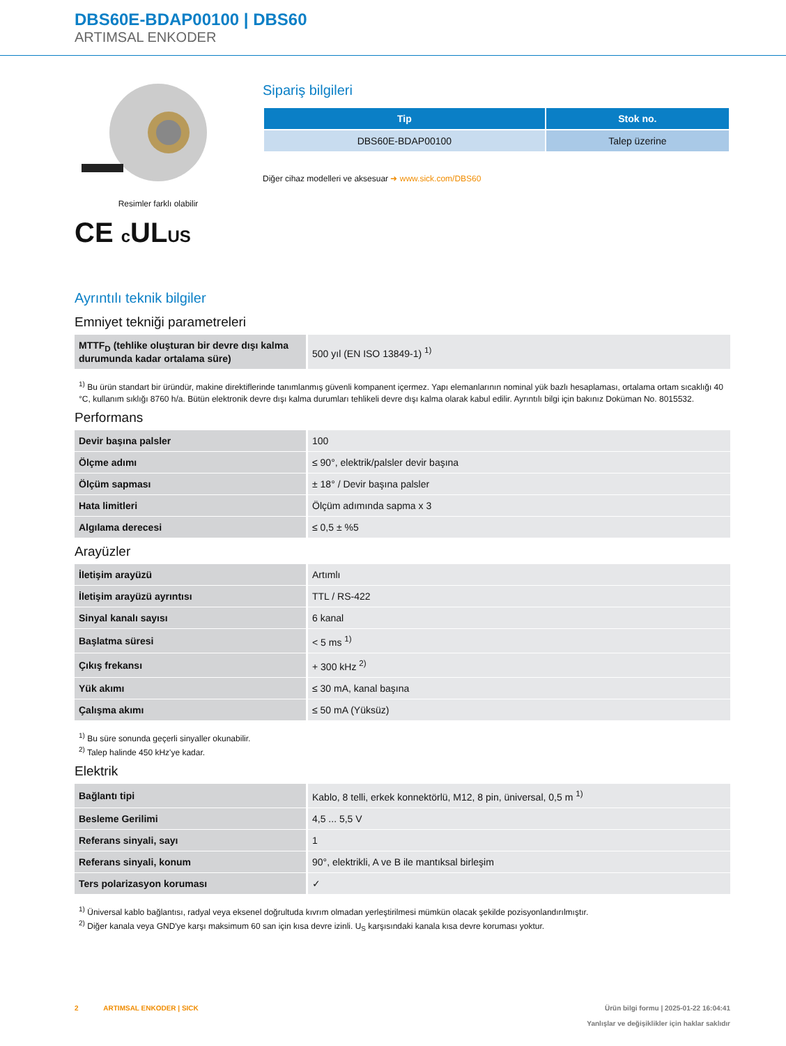DBS60E-BDAP00100 | DBS60
ARTIMSAL ENKODER
Resimler farklı olabilir
CE c ULUS
Sipariş bilgileri
| Tip | Stok no. |
| --- | --- |
| DBS60E-BDAP00100 | Talep üzerine |
Diğer cihaz modelleri ve aksesuar ➜ www.sick.com/DBS60
Ayrıntılı teknik bilgiler
Emniyet tekniği parametreleri
| MTTF<sub>D</sub> (tehlike oluşturan bir devre dışı kalma durumunda kadar ortalama süre) | 500 yıl (EN ISO 13849-1) <sup>1)</sup> |
<sup>1)</sup> Bu ürün standart bir üründür, makine direktiflerinde tanımlanmış güvenli kompanent içermez. Yapı elemanlarının nominal yük bazlı hesaplaması, ortalama ortam sıcaklığı 40 °C, kullanım sıklığı 8760 h/a. Bütün elektronik devre dışı kalma durumları tehlikeli devre dışı kalma olarak kabul edilir. Ayrıntılı bilgi için bakınız Doküman No. 8015532.
Performans
| Devir başına palsler | 100 |
| Ölçme adımı | ≤ 90°, elektrik/palsler devir başına |
| Ölçüm sapması | ± 18° / Devir başına palsler |
| Hata limitleri | Ölçüm adımında sapma x 3 |
| Algılama derecesi | ≤ 0,5 ± %5 |
Arayüzler
| İletişim arayüzü | Artımlı |
| İletişim arayüzü ayrıntısı | TTL / RS-422 |
| Sinyal kanalı sayısı | 6 kanal |
| Başlatma süresi | < 5 ms <sup>1)</sup> |
| Çıkış frekansı | + 300 kHz <sup>2)</sup> |
| Yük akımı | ≤ 30 mA, kanal başına |
| Çalışma akımı | ≤ 50 mA (Yüksüz) |
<sup>1)</sup> Bu süre sonunda geçerli sinyaller okunabilir.
<sup>2)</sup> Talep halinde 450 kHz'ye kadar.
Elektrik
| Bağlantı tipi | Kablo, 8 telli, erkek konnektörlü, M12, 8 pin, üniversal, 0,5 m <sup>1)</sup> |
| Besleme Gerilimi | 4,5 ... 5,5 V |
| Referans sinyali, sayı | 1 |
| Referans sinyali, konum | 90°, elektrikli, A ve B ile mantıksal birleşim |
| Ters polarizasyon koruması | ✓ |
<sup>1)</sup> Üniversal kablo bağlantısı, radyal veya eksenel doğrultuda kıvrım olmadan yerleştirilmesi mümkün olacak şekilde pozisyonlandırılmıştır.
<sup>2)</sup> Diğer kanala veya GND'ye karşı maksimum 60 san için kısa devre izinli. U<sub>S</sub> karşısındaki kanala kısa devre koruması yoktur.
2 ARTIMSAL ENKODER | SICK
Ürün bilgi formu | 2025-01-22 16:04:41
Yanlışlar ve değişiklikler için haklar saklıdır